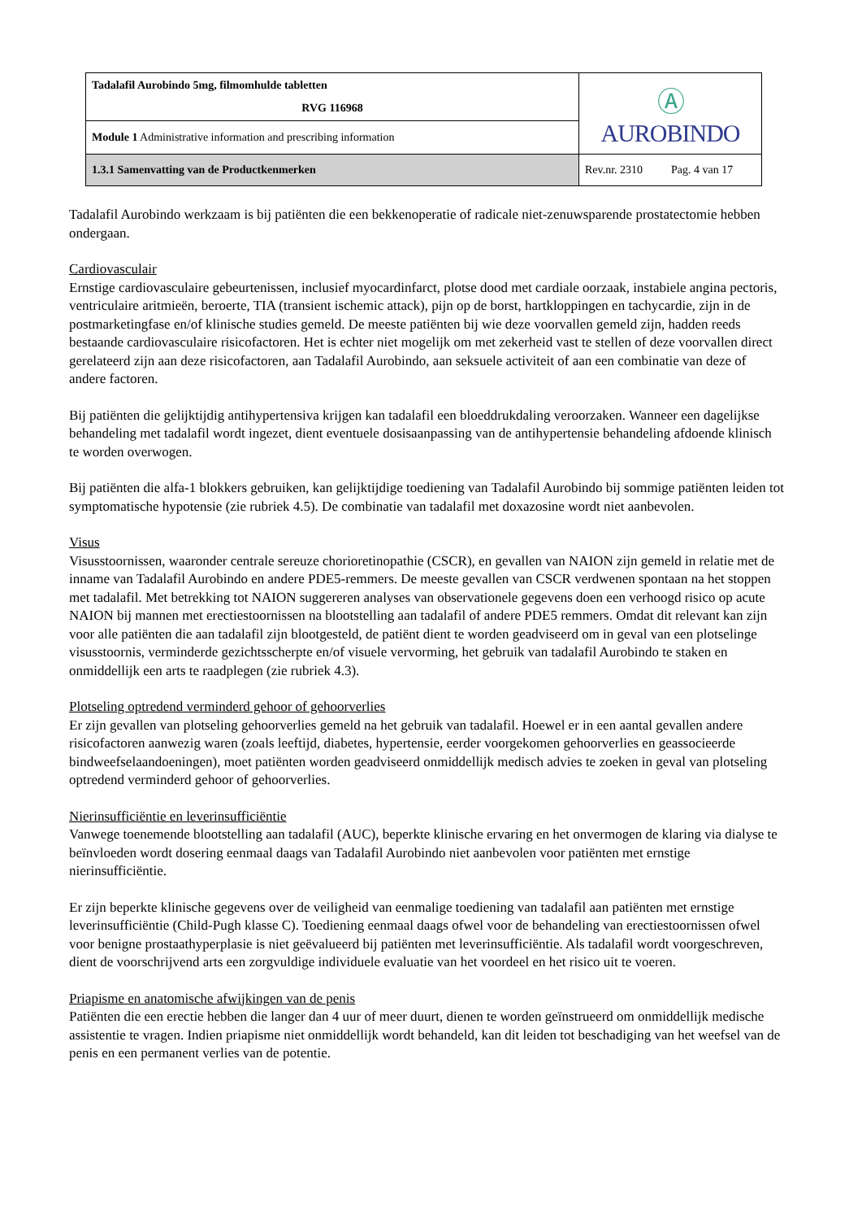| Tadalafil Aurobindo 5mg, filmomhulde tabletten RVG 116968 | Ⓐ AUROBINDO |
| Module 1 Administrative information and prescribing information | |
| 1.3.1 Samenvatting van de Productkenmerken | Rev.nr. 2310 Pag. 4 van 17 |
Tadalafil Aurobindo werkzaam is bij patiënten die een bekkenoperatie of radicale niet-zenuwsparende prostatectomie hebben ondergaan.
Cardiovasculair
Ernstige cardiovasculaire gebeurtenissen, inclusief myocardinfarct, plotse dood met cardiale oorzaak, instabiele angina pectoris, ventriculaire aritmieën, beroerte, TIA (transient ischemic attack), pijn op de borst, hartkloppingen en tachycardie, zijn in de postmarketingfase en/of klinische studies gemeld. De meeste patiënten bij wie deze voorvallen gemeld zijn, hadden reeds bestaande cardiovasculaire risicofactoren. Het is echter niet mogelijk om met zekerheid vast te stellen of deze voorvallen direct gerelateerd zijn aan deze risicofactoren, aan Tadalafil Aurobindo, aan seksuele activiteit of aan een combinatie van deze of andere factoren.
Bij patiënten die gelijktijdig antihypertensiva krijgen kan tadalafil een bloeddrukdaling veroorzaken. Wanneer een dagelijkse behandeling met tadalafil wordt ingezet, dient eventuele dosisaanpassing van de antihypertensie behandeling afdoende klinisch te worden overwogen.
Bij patiënten die alfa-1 blokkers gebruiken, kan gelijktijdige toediening van Tadalafil Aurobindo bij sommige patiënten leiden tot symptomatische hypotensie (zie rubriek 4.5). De combinatie van tadalafil met doxazosine wordt niet aanbevolen.
Visus
Visusstoornissen, waaronder centrale sereuze chorioretinopathie (CSCR), en gevallen van NAION zijn gemeld in relatie met de inname van Tadalafil Aurobindo en andere PDE5-remmers. De meeste gevallen van CSCR verdwenen spontaan na het stoppen met tadalafil. Met betrekking tot NAION suggereren analyses van observationele gegevens doen een verhoogd risico op acute NAION bij mannen met erectiestoornissen na blootstelling aan tadalafil of andere PDE5 remmers. Omdat dit relevant kan zijn voor alle patiënten die aan tadalafil zijn blootgesteld, de patiënt dient te worden geadviseerd om in geval van een plotselinge visusstoornis, verminderde gezichtsscherpte en/of visuele vervorming, het gebruik van tadalafil Aurobindo te staken en onmiddellijk een arts te raadplegen (zie rubriek 4.3).
Plotseling optredend verminderd gehoor of gehoorverlies
Er zijn gevallen van plotseling gehoorverlies gemeld na het gebruik van tadalafil. Hoewel er in een aantal gevallen andere risicofactoren aanwezig waren (zoals leeftijd, diabetes, hypertensie, eerder voorgekomen gehoorverlies en geassocieerde bindweefselaandoeningen), moet patiënten worden geadviseerd onmiddellijk medisch advies te zoeken in geval van plotseling optredend verminderd gehoor of gehoorverlies.
Nierinsufficiëntie en leverinsufficiëntie
Vanwege toenemende blootstelling aan tadalafil (AUC), beperkte klinische ervaring en het onvermogen de klaring via dialyse te beïnvloeden wordt dosering eenmaal daags van Tadalafil Aurobindo niet aanbevolen voor patiënten met ernstige nierinsufficiëntie.
Er zijn beperkte klinische gegevens over de veiligheid van eenmalige toediening van tadalafil aan patiënten met ernstige leverinsufficiëntie (Child-Pugh klasse C). Toediening eenmaal daags ofwel voor de behandeling van erectiestoornissen ofwel voor benigne prostaathyperplasie is niet geëvalueerd bij patiënten met leverinsufficiëntie. Als tadalafil wordt voorgeschreven, dient de voorschrijvend arts een zorgvuldige individuele evaluatie van het voordeel en het risico uit te voeren.
Priapisme en anatomische afwijkingen van de penis
Patiënten die een erectie hebben die langer dan 4 uur of meer duurt, dienen te worden geïnstrueerd om onmiddellijk medische assistentie te vragen. Indien priapisme niet onmiddellijk wordt behandeld, kan dit leiden tot beschadiging van het weefsel van de penis en een permanent verlies van de potentie.